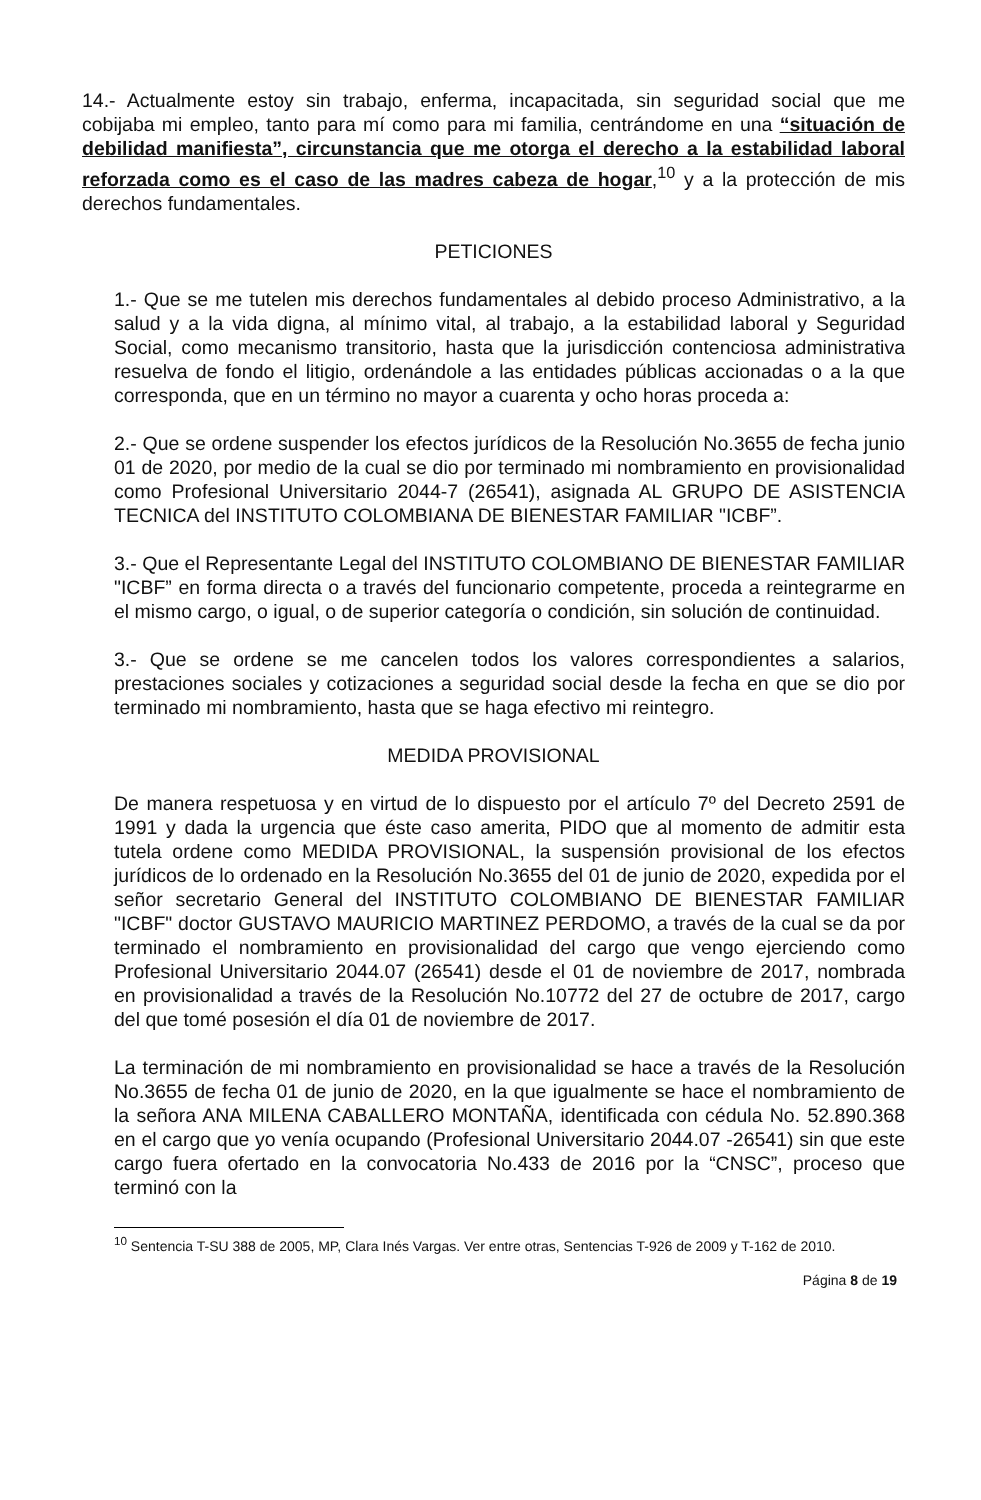14.- Actualmente estoy sin trabajo, enferma, incapacitada, sin seguridad social que me cobijaba mi empleo, tanto para mí como para mi familia, centrándome en una “situación de debilidad manifiesta”, circunstancia que me otorga el derecho a la estabilidad laboral reforzada como es el caso de las madres cabeza de hogar,<sup>10</sup> y a la protección de mis derechos fundamentales.
PETICIONES
1.- Que se me tutelen mis derechos fundamentales al debido proceso Administrativo, a la salud y a la vida digna, al mínimo vital, al trabajo, a la estabilidad laboral y Seguridad Social, como mecanismo transitorio, hasta que la jurisdicción contenciosa administrativa resuelva de fondo el litigio, ordenándole a las entidades públicas accionadas o a la que corresponda, que en un término no mayor a cuarenta y ocho horas proceda a:
2.- Que se ordene suspender los efectos jurídicos de la Resolución No.3655 de fecha junio 01 de 2020, por medio de la cual se dio por terminado mi nombramiento en provisionalidad como Profesional Universitario 2044-7 (26541), asignada AL GRUPO DE ASISTENCIA TECNICA del INSTITUTO COLOMBIANA DE BIENESTAR FAMILIAR "ICBF”.
3.- Que el Representante Legal del INSTITUTO COLOMBIANO DE BIENESTAR FAMILIAR "ICBF” en forma directa o a través del funcionario competente, proceda a reintegrarme en el mismo cargo, o igual, o de superior categoría o condición, sin solución de continuidad.
3.- Que se ordene se me cancelen todos los valores correspondientes a salarios, prestaciones sociales y cotizaciones a seguridad social desde la fecha en que se dio por terminado mi nombramiento, hasta que se haga efectivo mi reintegro.
MEDIDA PROVISIONAL
De manera respetuosa y en virtud de lo dispuesto por el artículo 7º del Decreto 2591 de 1991 y dada la urgencia que éste caso amerita, PIDO que al momento de admitir esta tutela ordene como MEDIDA PROVISIONAL, la suspensión provisional de los efectos jurídicos de lo ordenado en la Resolución No.3655 del 01 de junio de 2020, expedida por el señor secretario General del INSTITUTO COLOMBIANO DE BIENESTAR FAMILIAR "ICBF" doctor GUSTAVO MAURICIO MARTINEZ PERDOMO, a través de la cual se da por terminado el nombramiento en provisionalidad del cargo que vengo ejerciendo como Profesional Universitario 2044.07 (26541) desde el 01 de noviembre de 2017, nombrada en provisionalidad a través de la Resolución No.10772 del 27 de octubre de 2017, cargo del que tomé posesión el día 01 de noviembre de 2017.
La terminación de mi nombramiento en provisionalidad se hace a través de la Resolución No.3655 de fecha 01 de junio de 2020, en la que igualmente se hace el nombramiento de la señora ANA MILENA CABALLERO MONTAÑA, identificada con cédula No. 52.890.368 en el cargo que yo venía ocupando (Profesional Universitario 2044.07 -26541) sin que este cargo fuera ofertado en la convocatoria No.433 de 2016 por la “CNSC”, proceso que terminó con la
<sup>10</sup> Sentencia T-SU 388 de 2005, MP, Clara Inés Vargas. Ver entre otras, Sentencias T-926 de 2009 y T-162 de 2010.
Página 8 de 19